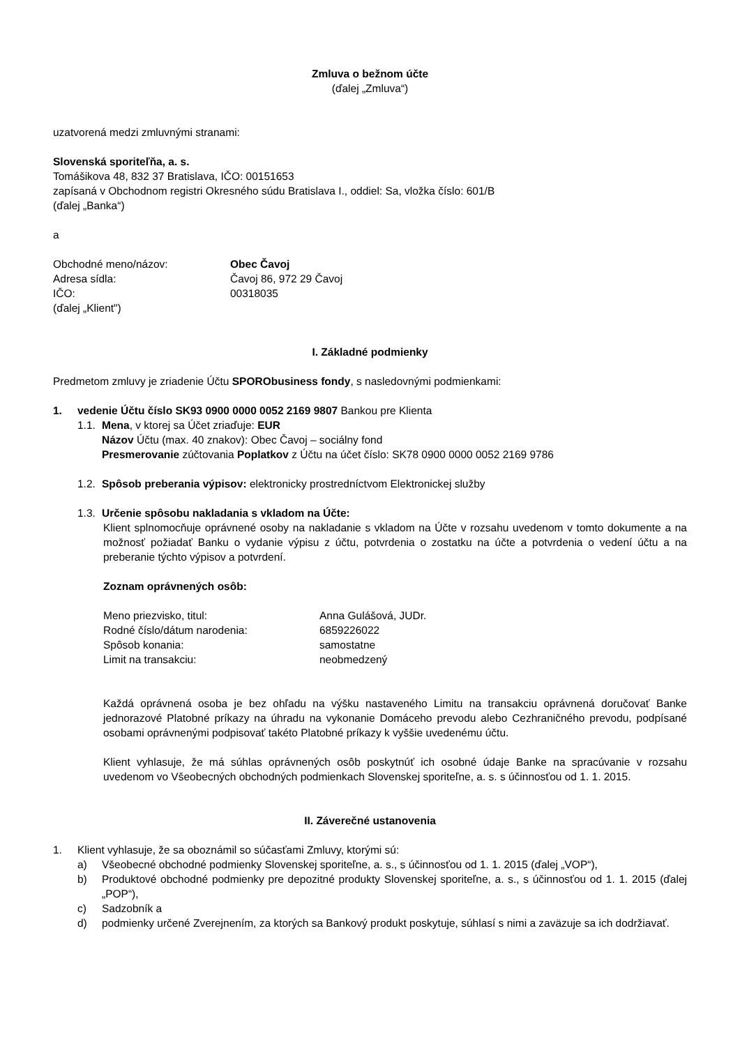Zmluva o bežnom účte
(ďalej „Zmluva“)
uzatvorená medzi zmluvnými stranami:
Slovenská sporiteľňa, a. s.
Tomášikova 48, 832 37 Bratislava, IČO: 00151653
zapísaná v Obchodnom registri Okresného súdu Bratislava I., oddiel: Sa, vložka číslo: 601/B
(ďalej „Banka“)
a
Obchodné meno/názov: Obec Čavoj
Adresa sídla: Čavoj 86, 972 29 Čavoj
IČO: 00318035
(ďalej „Klient")
I. Základné podmienky
Predmetom zmluvy je zriadenie Účtu SPORObusiness fondy, s nasledovnými podmienkami:
1. vedenie Účtu číslo SK93 0900 0000 0052 2169 9807 Bankou pre Klienta
1.1. Mena, v ktorej sa Účet zriaďuje: EUR
Názov Účtu (max. 40 znakov): Obec Čavoj – sociálny fond
Presmerovanie zúčtovania Poplatkov z Účtu na účet číslo: SK78 0900 0000 0052 2169 9786
1.2. Spôsob preberania výpisov: elektronicky prostredníctvom Elektronickej služby
1.3. Určenie spôsobu nakladania s vkladom na Účte:
Klient splnomocňuje oprávnené osoby na nakladanie s vkladom na Účte v rozsahu uvedenom v tomto dokumente a na možnosť požiadať Banku o vydanie výpisu z účtu, potvrdenia o zostatku na účte a potvrdenia o vedení účtu a na preberanie týchto výpisov a potvrdení.
Zoznam oprávnených osôb:
Meno priezvisko, titul: Anna Gulášová, JUDr.
Rodné číslo/dátum narodenia: 6859226022
Spôsob konania: samostatne
Limit na transakciu: neobmedzený
Každá oprávnená osoba je bez ohľadu na výšku nastaveného Limitu na transakciu oprávnená doručovať Banke jednorazové Platobné príkazy na úhradu na vykonanie Domáceho prevodu alebo Cezhraničného prevodu, podpísané osobami oprávnenými podpisovať takéto Platobné príkazy k vyššie uvedenému účtu.
Klient vyhlasuje, že má súhlas oprávnených osôb poskytnúť ich osobné údaje Banke na spracúvanie v rozsahu uvedenom vo Všeobecných obchodných podmienkach Slovenskej sporiteľne, a. s. s účinnosťou od 1. 1. 2015.
II. Záverečné ustanovenia
1. Klient vyhlasuje, že sa oboznámil so súčasťami Zmluvy, ktorými sú:
a) Všeobecné obchodné podmienky Slovenskej sporiteľne, a. s., s účinnosťou od 1. 1. 2015 (ďalej „VOP“),
b) Produktové obchodné podmienky pre depozitné produkty Slovenskej sporiteľne, a. s., s účinnosťou od 1. 1. 2015 (ďalej „POP“),
c) Sadzobník a
d) podmienky určené Zverejnením, za ktorých sa Bankový produkt poskytuje, súhlasí s nimi a zaväzuje sa ich dodržiavať.